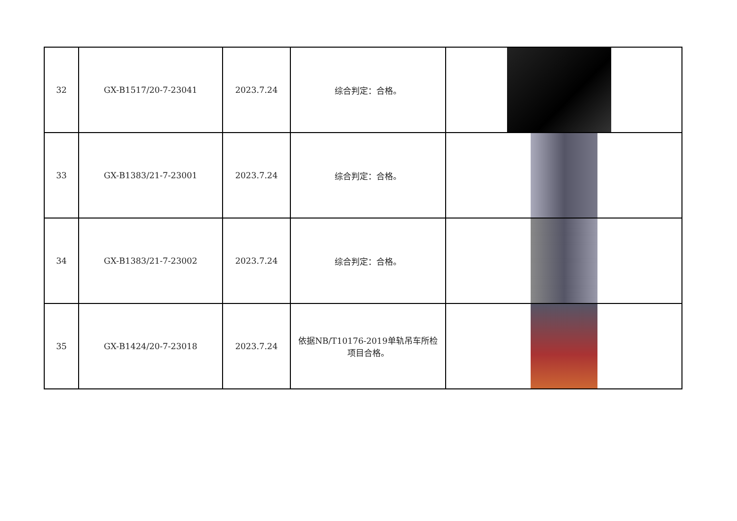| 32 | GX-B1517/20-7-23041 | 2023.7.24 | 综合判定：合格。 | |
| 33 | GX-B1383/21-7-23001 | 2023.7.24 | 综合判定：合格。 | |
| 34 | GX-B1383/21-7-23002 | 2023.7.24 | 综合判定：合格。 | |
| 35 | GX-B1424/20-7-23018 | 2023.7.24 | 依据NB/T10176-2019单轨吊车所检项目合格。 | |